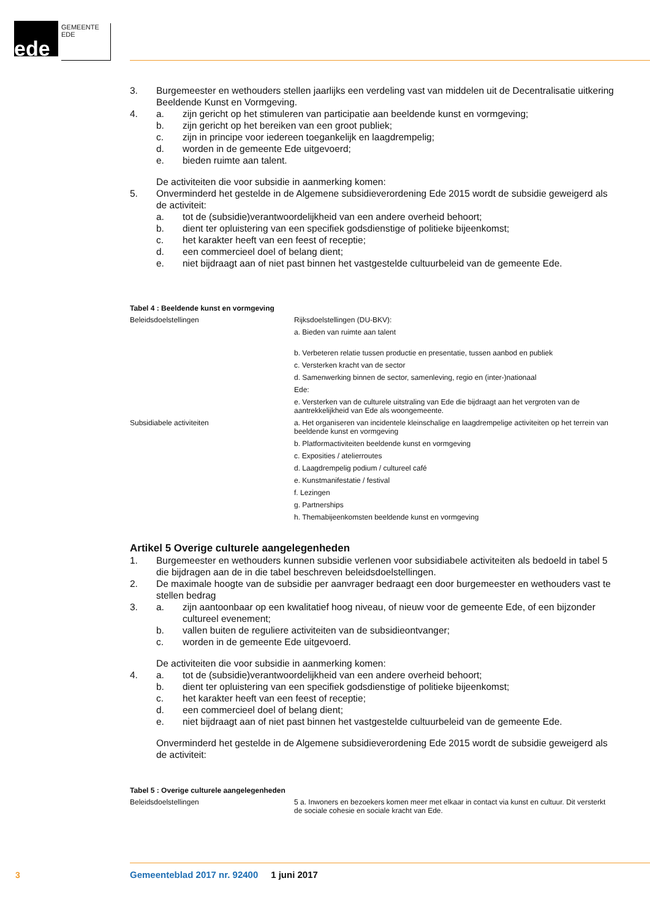ede GEMEENTE EDE
3. Burgemeester en wethouders stellen jaarlijks een verdeling vast van middelen uit de Decentralisatie uitkering Beeldende Kunst en Vormgeving.
4. a. zijn gericht op het stimuleren van participatie aan beeldende kunst en vormgeving;
b. zijn gericht op het bereiken van een groot publiek;
c. zijn in principe voor iedereen toegankelijk en laagdrempelig;
d. worden in de gemeente Ede uitgevoerd;
e. bieden ruimte aan talent.
De activiteiten die voor subsidie in aanmerking komen:
5. Onverminderd het gestelde in de Algemene subsidieverordening Ede 2015 wordt de subsidie geweigerd als de activiteit:
a. tot de (subsidie)verantwoordelijkheid van een andere overheid behoort;
b. dient ter opluistering van een specifiek godsdienstige of politieke bijeenkomst;
c. het karakter heeft van een feest of receptie;
d. een commercieel doel of belang dient;
e. niet bijdraagt aan of niet past binnen het vastgestelde cultuurbeleid van de gemeente Ede.
Tabel 4 : Beeldende kunst en vormgeving
| Beleidsdoelstellingen | Rijksdoelstellingen (DU-BKV): |
| | a. Bieden van ruimte aan talent |
| | b. Verbeteren relatie tussen productie en presentatie, tussen aanbod en publiek |
| | c. Versterken kracht van de sector |
| | d. Samenwerking binnen de sector, samenleving, regio en (inter-)nationaal |
| | Ede: |
| | e. Versterken van de culturele uitstraling van Ede die bijdraagt aan het vergroten van de aantrekkelijkheid van Ede als woongemeente. |
| Subsidiabele activiteiten | a. Het organiseren van incidentele kleinschalige en laagdrempelige activiteiten op het terrein van beeldende kunst en vormgeving |
| | b. Platformactiviteiten beeldende kunst en vormgeving |
| | c. Exposities / atelierroutes |
| | d. Laagdrempelig podium / cultureel café |
| | e. Kunstmanifestatie / festival |
| | f. Lezingen |
| | g. Partnerships |
| | h. Themabijeenkomsten beeldende kunst en vormgeving |
Artikel 5 Overige culturele aangelegenheden
1. Burgemeester en wethouders kunnen subsidie verlenen voor subsidiabele activiteiten als bedoeld in tabel 5 die bijdragen aan de in die tabel beschreven beleidsdoelstellingen.
2. De maximale hoogte van de subsidie per aanvrager bedraagt een door burgemeester en wethouders vast te stellen bedrag
3. a. zijn aantoonbaar op een kwalitatief hoog niveau, of nieuw voor de gemeente Ede, of een bijzonder cultureel evenement;
b. vallen buiten de reguliere activiteiten van de subsidieontvanger;
c. worden in de gemeente Ede uitgevoerd.
De activiteiten die voor subsidie in aanmerking komen:
4. a. tot de (subsidie)verantwoordelijkheid van een andere overheid behoort;
b. dient ter opluistering van een specifiek godsdienstige of politieke bijeenkomst;
c. het karakter heeft van een feest of receptie;
d. een commercieel doel of belang dient;
e. niet bijdraagt aan of niet past binnen het vastgestelde cultuurbeleid van de gemeente Ede.
Onverminderd het gestelde in de Algemene subsidieverordening Ede 2015 wordt de subsidie geweigerd als de activiteit:
Tabel 5 : Overige culturele aangelegenheden
| Beleidsdoelstellingen | 5 a. Inwoners en bezoekers komen meer met elkaar in contact via kunst en cultuur. Dit versterkt de sociale cohesie en sociale kracht van Ede. |
3
Gemeenteblad 2017 nr. 92400 1 juni 2017